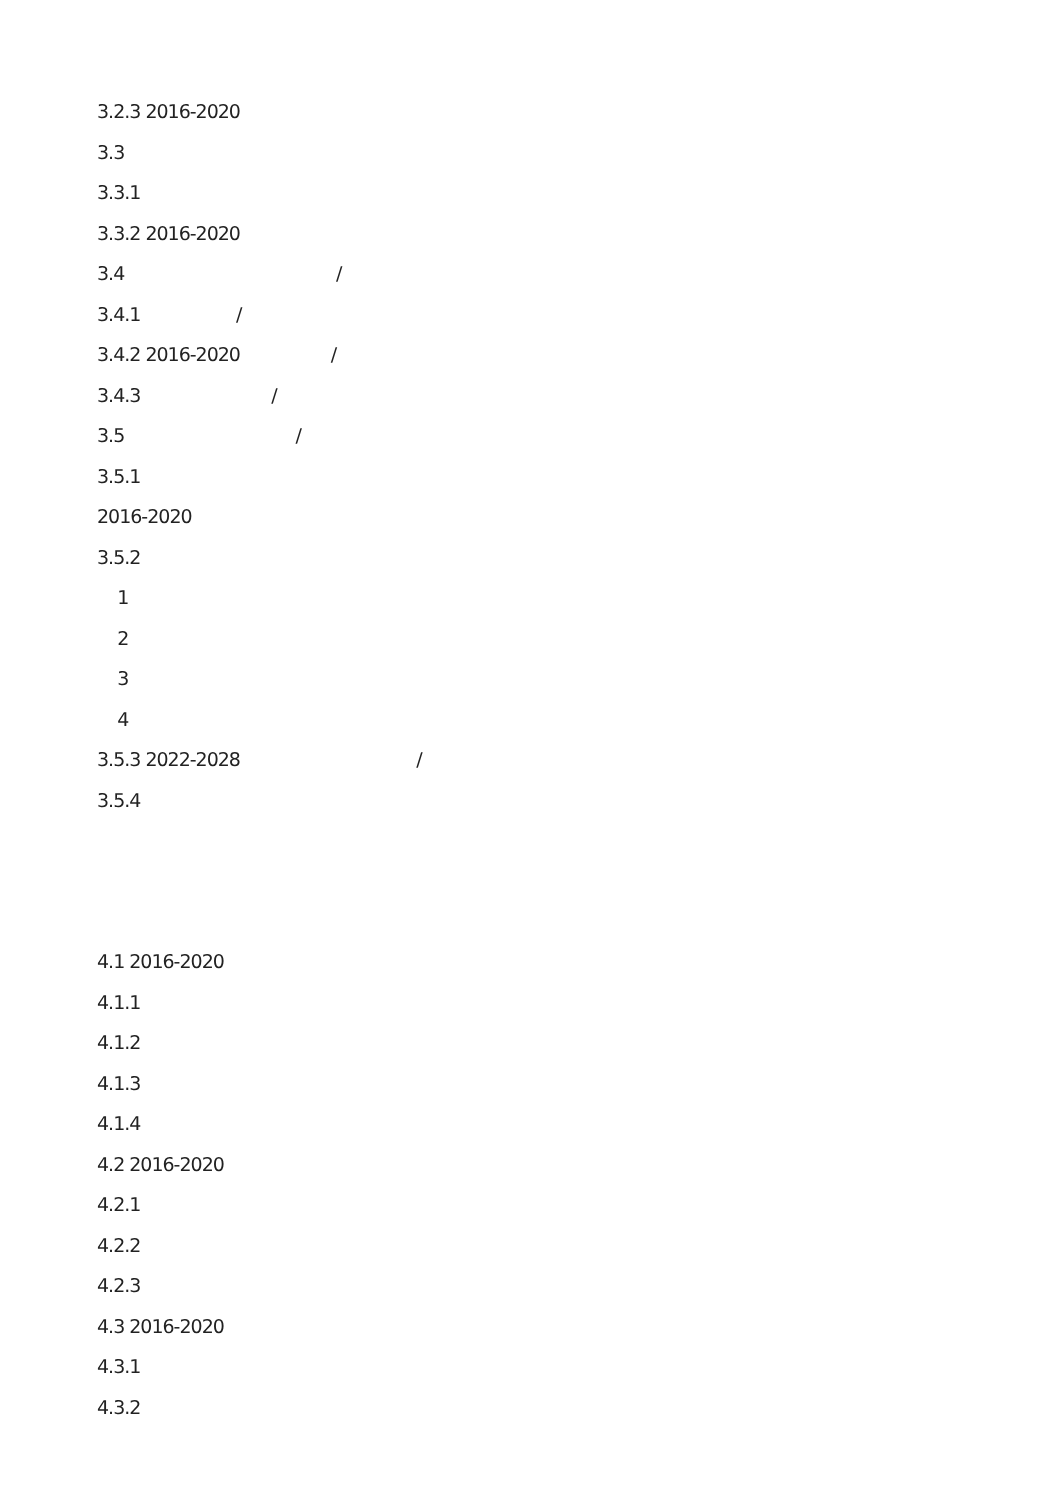3.2.3 2016-2020
3.3
3.3.1
3.3.2 2016-2020
3.4 /
3.4.1 /
3.4.2 2016-2020 /
3.4.3 /
3.5 /
3.5.1
2016-2020
3.5.2
1
2
3
4
3.5.3 2022-2028 /
3.5.4
4.1 2016-2020
4.1.1
4.1.2
4.1.3
4.1.4
4.2 2016-2020
4.2.1
4.2.2
4.2.3
4.3 2016-2020
4.3.1
4.3.2